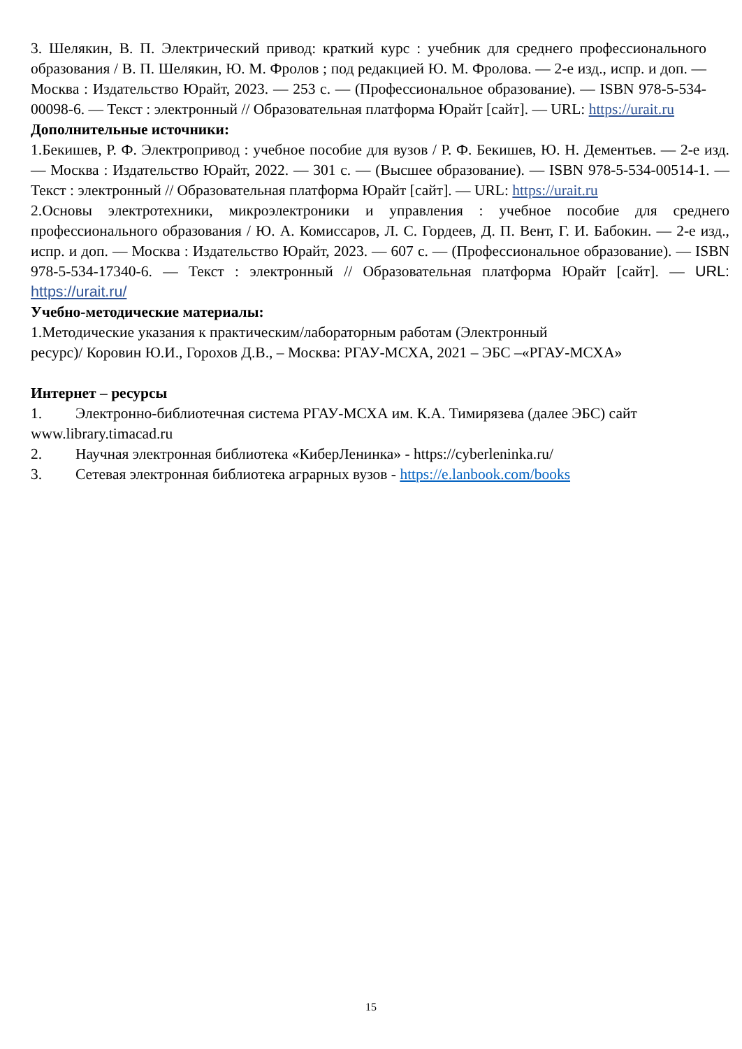3. Шелякин, В. П. Электрический привод: краткий курс : учебник для среднего профессионального образования / В. П. Шелякин, Ю. М. Фролов ; под редакцией Ю. М. Фролова. — 2-е изд., испр. и доп. — Москва : Издательство Юрайт, 2023. — 253 с. — (Профессиональное образование). — ISBN 978-5-534-00098-6. — Текст : электронный // Образовательная платформа Юрайт [сайт]. — URL: https://urait.ru
Дополнительные источники:
1.Бекишев, Р. Ф. Электропривод : учебное пособие для вузов / Р. Ф. Бекишев, Ю. Н. Дементьев. — 2-е изд. — Москва : Издательство Юрайт, 2022. — 301 с. — (Высшее образование). — ISBN 978-5-534-00514-1. — Текст : электронный // Образовательная платформа Юрайт [сайт]. — URL: https://urait.ru
2.Основы электротехники, микроэлектроники и управления : учебное пособие для среднего профессионального образования / Ю. А. Комиссаров, Л. С. Гордеев, Д. П. Вент, Г. И. Бабокин. — 2-е изд., испр. и доп. — Москва : Издательство Юрайт, 2023. — 607 с. — (Профессиональное образование). — ISBN 978-5-534-17340-6. — Текст : электронный // Образовательная платформа Юрайт [сайт]. — URL: https://urait.ru/
Учебно-методические материалы:
1.Методические указания к практическим/лабораторным работам (Электронный
ресурс)/ Коровин Ю.И., Горохов Д.В., – Москва: РГАУ-МСХА, 2021 – ЭБС –«РГАУ-МСХА»
Интернет – ресурсы
1. Электронно-библиотечная система РГАУ-МСХА им. К.А. Тимирязева (далее ЭБС) сайт www.library.timacad.ru
2. Научная электронная библиотека «КиберЛенинка» - https://cyberleninka.ru/
3. Сетевая электронная библиотека аграрных вузов - https://e.lanbook.com/books
15